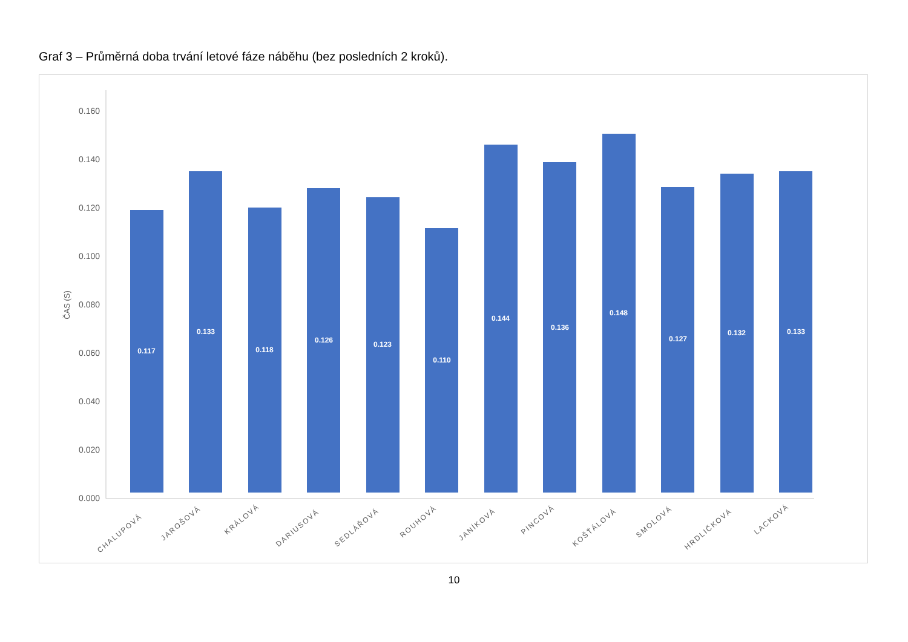Graf 3 – Průměrná doba trvání letové fáze náběhu (bez posledních 2 kroků).
0.160
0.140
0.120
0.100
0.080
0.060
0.040
0.020
0.000
ČAS (S)
0.117
0.133
0.118
0.126
0.123
0.110
0.144
0.136
0.148
0.127
0.132
0.133
CHALUPOVÁ
JAROŠOVÁ
KRÁLOVÁ
DARIUSOVÁ
SEDLÁŘOVÁ
ROUHOVÁ
JANÍKOVÁ
PINCOVÁ
KOŠŤÁLOVÁ
SMOLOVÁ
HRDLIČKOVÁ
LACKOVÁ
10